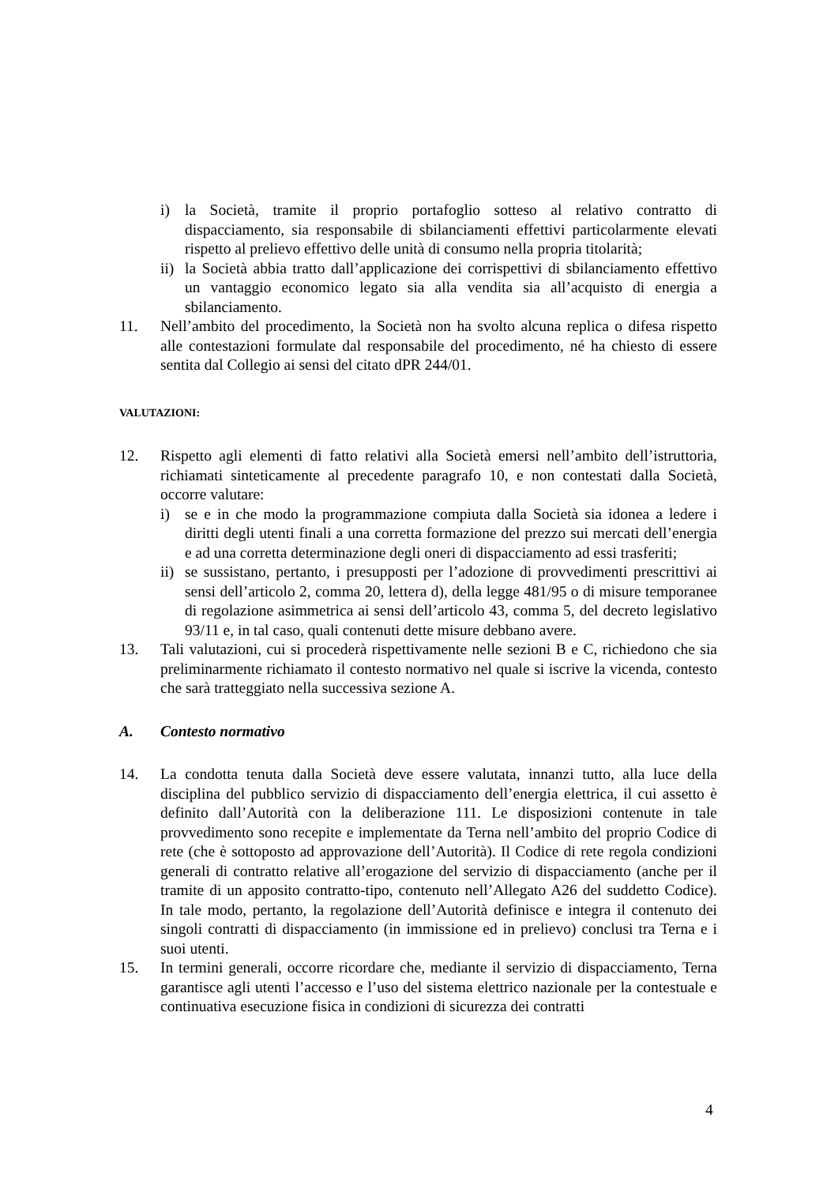i) la Società, tramite il proprio portafoglio sotteso al relativo contratto di dispacciamento, sia responsabile di sbilanciamenti effettivi particolarmente elevati rispetto al prelievo effettivo delle unità di consumo nella propria titolarità;
ii) la Società abbia tratto dall’applicazione dei corrispettivi di sbilanciamento effettivo un vantaggio economico legato sia alla vendita sia all’acquisto di energia a sbilanciamento.
11. Nell’ambito del procedimento, la Società non ha svolto alcuna replica o difesa rispetto alle contestazioni formulate dal responsabile del procedimento, né ha chiesto di essere sentita dal Collegio ai sensi del citato dPR 244/01.
VALUTAZIONI:
12. Rispetto agli elementi di fatto relativi alla Società emersi nell’ambito dell’istruttoria, richiamati sinteticamente al precedente paragrafo 10, e non contestati dalla Società, occorre valutare:
i) se e in che modo la programmazione compiuta dalla Società sia idonea a ledere i diritti degli utenti finali a una corretta formazione del prezzo sui mercati dell’energia e ad una corretta determinazione degli oneri di dispacciamento ad essi trasferiti;
ii) se sussistano, pertanto, i presupposti per l’adozione di provvedimenti prescrittivi ai sensi dell’articolo 2, comma 20, lettera d), della legge 481/95 o di misure temporanee di regolazione asimmetrica ai sensi dell’articolo 43, comma 5, del decreto legislativo 93/11 e, in tal caso, quali contenuti dette misure debbano avere.
13. Tali valutazioni, cui si procederà rispettivamente nelle sezioni B e C, richiedono che sia preliminarmente richiamato il contesto normativo nel quale si iscrive la vicenda, contesto che sarà tratteggiato nella successiva sezione A.
A. Contesto normativo
14. La condotta tenuta dalla Società deve essere valutata, innanzi tutto, alla luce della disciplina del pubblico servizio di dispacciamento dell’energia elettrica, il cui assetto è definito dall’Autorità con la deliberazione 111. Le disposizioni contenute in tale provvedimento sono recepite e implementate da Terna nell’ambito del proprio Codice di rete (che è sottoposto ad approvazione dell’Autorità). Il Codice di rete regola condizioni generali di contratto relative all’erogazione del servizio di dispacciamento (anche per il tramite di un apposito contratto-tipo, contenuto nell’Allegato A26 del suddetto Codice). In tale modo, pertanto, la regolazione dell’Autorità definisce e integra il contenuto dei singoli contratti di dispacciamento (in immissione ed in prelievo) conclusi tra Terna e i suoi utenti.
15. In termini generali, occorre ricordare che, mediante il servizio di dispacciamento, Terna garantisce agli utenti l’accesso e l’uso del sistema elettrico nazionale per la contestuale e continuativa esecuzione fisica in condizioni di sicurezza dei contratti
4